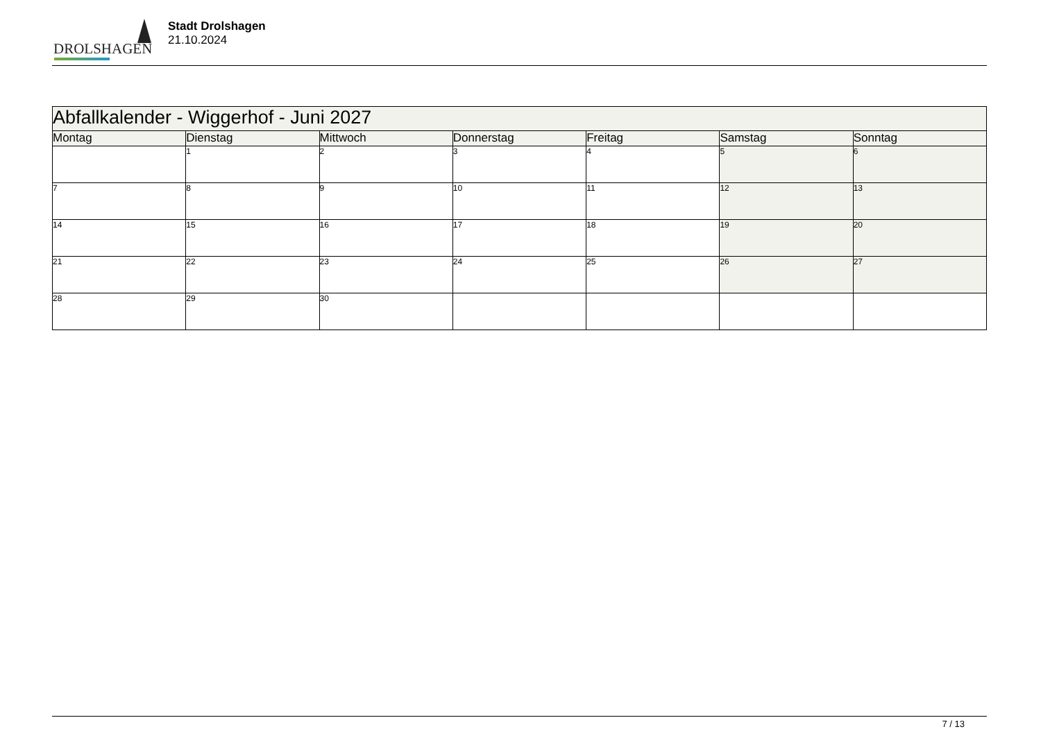DROLSHAGEN
Stadt Drolshagen
21.10.2024
| Abfallkalender - Wiggerhof - Juni 2027 | | | | | | |
| --- | --- | --- | --- | --- | --- | --- |
| Montag | Dienstag | Mittwoch | Donnerstag | Freitag | Samstag | Sonntag |
| | 1 | 2 | 3 | 4 | 5 | 6 |
| 7 | 8 | 9 | 10 | 11 | 12 | 13 |
| 14 | 15 | 16 | 17 | 18 | 19 | 20 |
| 21 | 22 | 23 | 24 | 25 | 26 | 27 |
| 28 | 29 | 30 | | | | |
7 / 13